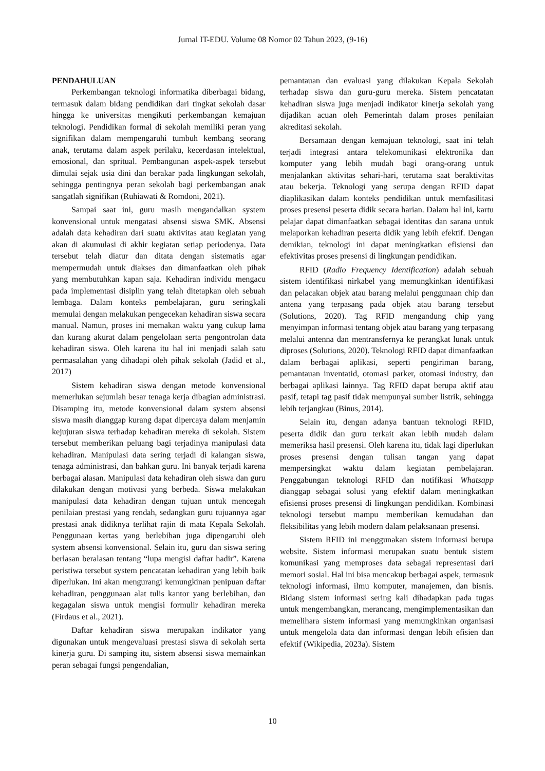Jurnal IT-EDU. Volume 08 Nomor 02 Tahun 2023, (9-16)
PENDAHULUAN
Perkembangan teknologi informatika diberbagai bidang, termasuk dalam bidang pendidikan dari tingkat sekolah dasar hingga ke universitas mengikuti perkembangan kemajuan teknologi. Pendidikan formal di sekolah memiliki peran yang signifikan dalam mempengaruhi tumbuh kembang seorang anak, terutama dalam aspek perilaku, kecerdasan intelektual, emosional, dan spritual. Pembangunan aspek-aspek tersebut dimulai sejak usia dini dan berakar pada lingkungan sekolah, sehingga pentingnya peran sekolah bagi perkembangan anak sangatlah signifikan (Ruhiawati & Romdoni, 2021).
Sampai saat ini, guru masih mengandalkan system konvensional untuk mengatasi absensi siswa SMK. Absensi adalah data kehadiran dari suatu aktivitas atau kegiatan yang akan di akumulasi di akhir kegiatan setiap periodenya. Data tersebut telah diatur dan ditata dengan sistematis agar mempermudah untuk diakses dan dimanfaatkan oleh pihak yang membutuhkan kapan saja. Kehadiran individu mengacu pada implementasi disiplin yang telah ditetapkan oleh sebuah lembaga. Dalam konteks pembelajaran, guru seringkali memulai dengan melakukan pengecekan kehadiran siswa secara manual. Namun, proses ini memakan waktu yang cukup lama dan kurang akurat dalam pengelolaan serta pengontrolan data kehadiran siswa. Oleh karena itu hal ini menjadi salah satu permasalahan yang dihadapi oleh pihak sekolah (Jadid et al., 2017)
Sistem kehadiran siswa dengan metode konvensional memerlukan sejumlah besar tenaga kerja dibagian administrasi. Disamping itu, metode konvensional dalam system absensi siswa masih dianggap kurang dapat dipercaya dalam menjamin kejujuran siswa terhadap kehadiran mereka di sekolah. Sistem tersebut memberikan peluang bagi terjadinya manipulasi data kehadiran. Manipulasi data sering terjadi di kalangan siswa, tenaga administrasi, dan bahkan guru. Ini banyak terjadi karena berbagai alasan. Manipulasi data kehadiran oleh siswa dan guru dilakukan dengan motivasi yang berbeda. Siswa melakukan manipulasi data kehadiran dengan tujuan untuk mencegah penilaian prestasi yang rendah, sedangkan guru tujuannya agar prestasi anak didiknya terlihat rajin di mata Kepala Sekolah. Penggunaan kertas yang berlebihan juga dipengaruhi oleh system absensi konvensional. Selain itu, guru dan siswa sering berlasan beralasan tentang “lupa mengisi daftar hadir”. Karena peristiwa tersebut system pencatatan kehadiran yang lebih baik diperlukan. Ini akan mengurangi kemungkinan penipuan daftar kehadiran, penggunaan alat tulis kantor yang berlebihan, dan kegagalan siswa untuk mengisi formulir kehadiran mereka (Firdaus et al., 2021).
Daftar kehadiran siswa merupakan indikator yang digunakan untuk mengevaluasi prestasi siswa di sekolah serta kinerja guru. Di samping itu, sistem absensi siswa memainkan peran sebagai fungsi pengendalian,
pemantauan dan evaluasi yang dilakukan Kepala Sekolah terhadap siswa dan guru-guru mereka. Sistem pencatatan kehadiran siswa juga menjadi indikator kinerja sekolah yang dijadikan acuan oleh Pemerintah dalam proses penilaian akreditasi sekolah.
Bersamaan dengan kemajuan teknologi, saat ini telah terjadi integrasi antara telekomunikasi elektronika dan komputer yang lebih mudah bagi orang-orang untuk menjalankan aktivitas sehari-hari, terutama saat beraktivitas atau bekerja. Teknologi yang serupa dengan RFID dapat diaplikasikan dalam konteks pendidikan untuk memfasilitasi proses presensi peserta didik secara harian. Dalam hal ini, kartu pelajar dapat dimanfaatkan sebagai identitas dan sarana untuk melaporkan kehadiran peserta didik yang lebih efektif. Dengan demikian, teknologi ini dapat meningkatkan efisiensi dan efektivitas proses presensi di lingkungan pendidikan.
RFID (Radio Frequency Identification) adalah sebuah sistem identifikasi nirkabel yang memungkinkan identifikasi dan pelacakan objek atau barang melalui penggunaan chip dan antena yang terpasang pada objek atau barang tersebut (Solutions, 2020). Tag RFID mengandung chip yang menyimpan informasi tentang objek atau barang yang terpasang melalui antenna dan mentransfernya ke perangkat lunak untuk diproses (Solutions, 2020). Teknologi RFID dapat dimanfaatkan dalam berbagai aplikasi, seperti pengiriman barang, pemantauan inventatid, otomasi parker, otomasi industry, dan berbagai aplikasi lainnya. Tag RFID dapat berupa aktif atau pasif, tetapi tag pasif tidak mempunyai sumber listrik, sehingga lebih terjangkau (Binus, 2014).
Selain itu, dengan adanya bantuan teknologi RFID, peserta didik dan guru terkait akan lebih mudah dalam memeriksa hasil presensi. Oleh karena itu, tidak lagi diperlukan proses presensi dengan tulisan tangan yang dapat mempersingkat waktu dalam kegiatan pembelajaran. Penggabungan teknologi RFID dan notifikasi Whatsapp dianggap sebagai solusi yang efektif dalam meningkatkan efisiensi proses presensi di lingkungan pendidikan. Kombinasi teknologi tersebut mampu memberikan kemudahan dan fleksibilitas yang lebih modern dalam pelaksanaan presensi.
Sistem RFID ini menggunakan sistem informasi berupa website. Sistem informasi merupakan suatu bentuk sistem komunikasi yang memproses data sebagai representasi dari memori sosial. Hal ini bisa mencakup berbagai aspek, termasuk teknologi informasi, ilmu komputer, manajemen, dan bisnis. Bidang sistem informasi sering kali dihadapkan pada tugas untuk mengembangkan, merancang, mengimplementasikan dan memelihara sistem informasi yang memungkinkan organisasi untuk mengelola data dan informasi dengan lebih efisien dan efektif (Wikipedia, 2023a). Sistem
10